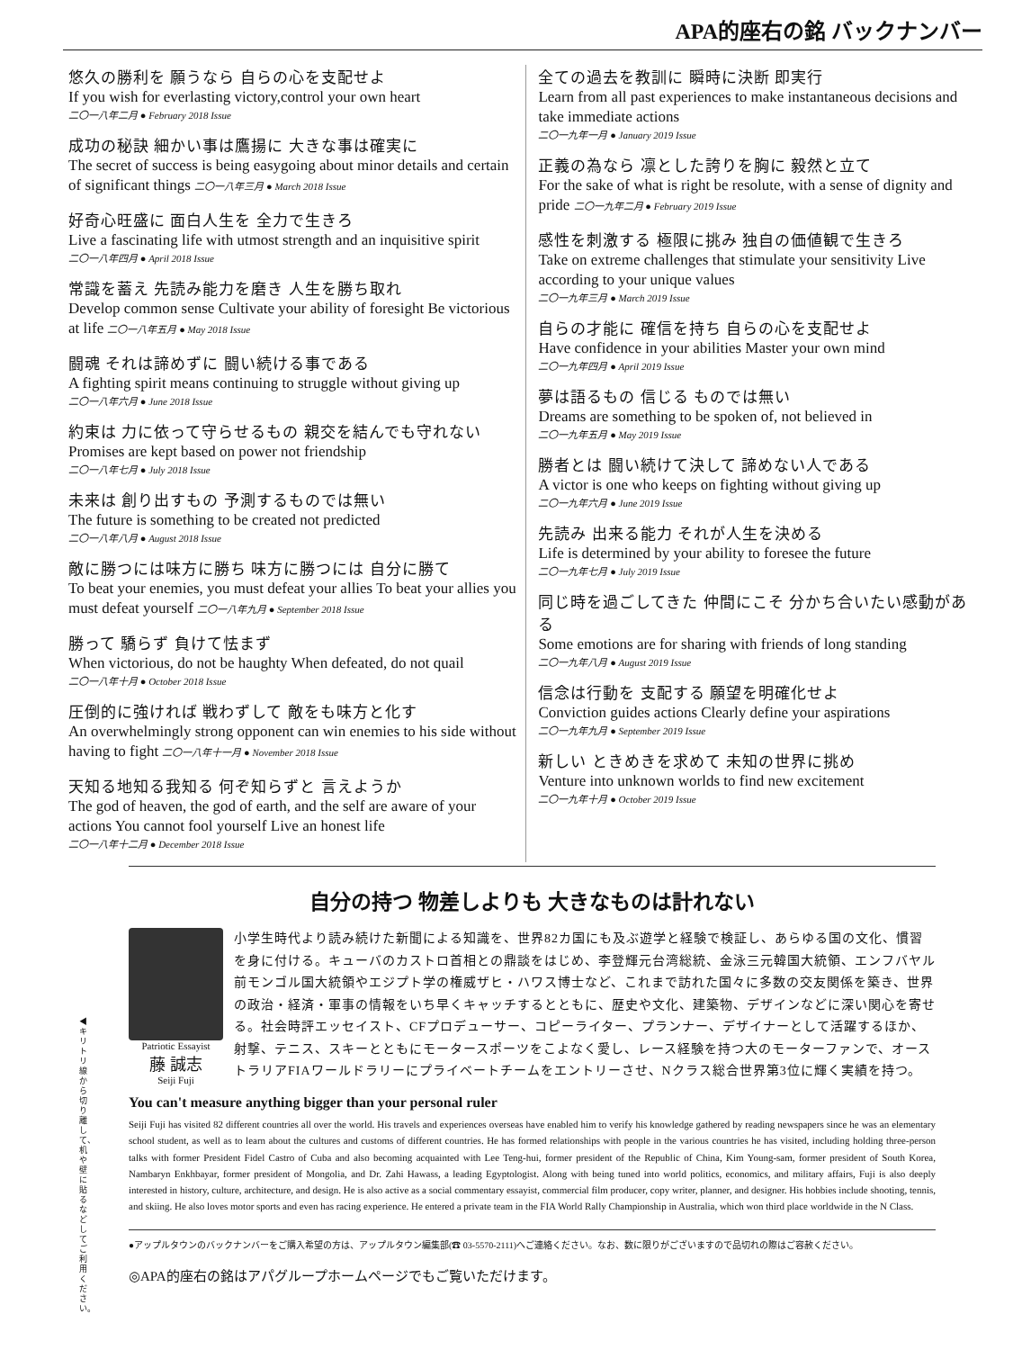APA的座右の銘 バックナンバー
悠久の勝利を 願うなら 自らの心を支配せよ
If you wish for everlasting victory,control your own heart
二〇一八年二月 ● February 2018 Issue
成功の秘訣 細かい事は鷹揚に 大きな事は確実に
The secret of success is being easygoing about minor details and certain of significant things 二〇一八年三月 ● March 2018 Issue
好奇心旺盛に 面白人生を 全力で生きろ
Live a fascinating life with utmost strength and an inquisitive spirit
二〇一八年四月 ● April 2018 Issue
常識を蓄え 先読み能力を磨き 人生を勝ち取れ
Develop common sense Cultivate your ability of foresight Be victorious at life 二〇一八年五月 ● May 2018 Issue
闘魂 それは諦めずに 闘い続ける事である
A fighting spirit means continuing to struggle without giving up
二〇一八年六月 ● June 2018 Issue
約束は 力に依って守らせるもの 親交を結んでも守れない
Promises are kept based on power not friendship
二〇一八年七月 ● July 2018 Issue
未来は 創り出すもの 予測するものでは無い
The future is something to be created not predicted
二〇一八年八月 ● August 2018 Issue
敵に勝つには味方に勝ち 味方に勝つには 自分に勝て
To beat your enemies, you must defeat your allies To beat your allies you must defeat yourself 二〇一八年九月 ● September 2018 Issue
勝って 驕らず 負けて怯まず
When victorious, do not be haughty When defeated, do not quail
二〇一八年十月 ● October 2018 Issue
圧倒的に強ければ 戦わずして 敵をも味方と化す
An overwhelmingly strong opponent can win enemies to his side without having to fight 二〇一八年十一月 ● November 2018 Issue
天知る地知る我知る 何ぞ知らずと 言えようか
The god of heaven, the god of earth, and the self are aware of your actions You cannot fool yourself Live an honest life
二〇一八年十二月 ● December 2018 Issue
全ての過去を教訓に 瞬時に決断 即実行
Learn from all past experiences to make instantaneous decisions and take immediate actions
二〇一九年一月 ● January 2019 Issue
正義の為なら 凛とした誇りを胸に 毅然と立て
For the sake of what is right be resolute, with a sense of dignity and pride 二〇一九年二月 ● February 2019 Issue
感性を刺激する 極限に挑み 独自の価値観で生きろ
Take on extreme challenges that stimulate your sensitivity Live according to your unique values
二〇一九年三月 ● March 2019 Issue
自らの才能に 確信を持ち 自らの心を支配せよ
Have confidence in your abilities Master your own mind
二〇一九年四月 ● April 2019 Issue
夢は語るもの 信じる ものでは無い
Dreams are something to be spoken of, not believed in
二〇一九年五月 ● May 2019 Issue
勝者とは 闘い続けて決して 諦めない人である
A victor is one who keeps on fighting without giving up
二〇一九年六月 ● June 2019 Issue
先読み 出来る能力 それが人生を決める
Life is determined by your ability to foresee the future
二〇一九年七月 ● July 2019 Issue
同じ時を過ごしてきた 仲間にこそ 分かち合いたい感動がある
Some emotions are for sharing with friends of long standing
二〇一九年八月 ● August 2019 Issue
信念は行動を 支配する 願望を明確化せよ
Conviction guides actions Clearly define your aspirations
二〇一九年九月 ● September 2019 Issue
新しい ときめきを求めて 未知の世界に挑め
Venture into unknown worlds to find new excitement
二〇一九年十月 ● October 2019 Issue
◀キリトリ線から切り離して、机や壁に貼るなどしてご利用ください。
自分の持つ 物差しよりも 大きなものは計れない
Patriotic Essayist
藤 誠志
Seiji Fuji
小学生時代より読み続けた新聞による知識を、世界82カ国にも及ぶ遊学と経験で検証し、あらゆる国の文化、慣習を身に付ける。キューバのカストロ首相との鼎談をはじめ、李登輝元台湾総統、金泳三元韓国大統領、エンフバヤル前モンゴル国大統領やエジプト学の権威ザヒ・ハワス博士など、これまで訪れた国々に多数の交友関係を築き、世界の政治・経済・軍事の情報をいち早くキャッチするとともに、歴史や文化、建築物、デザインなどに深い関心を寄せる。社会時評エッセイスト、CFプロデューサー、コピーライター、プランナー、デザイナーとして活躍するほか、射撃、テニス、スキーとともにモータースポーツをこよなく愛し、レース経験を持つ大のモーターファンで、オーストラリアFIAワールドラリーにプライベートチームをエントリーさせ、Nクラス総合世界第3位に輝く実績を持つ。
You can't measure anything bigger than your personal ruler
Seiji Fuji has visited 82 different countries all over the world. His travels and experiences overseas have enabled him to verify his knowledge gathered by reading newspapers since he was an elementary school student, as well as to learn about the cultures and customs of different countries. He has formed relationships with people in the various countries he has visited, including holding three-person talks with former President Fidel Castro of Cuba and also becoming acquainted with Lee Teng-hui, former president of the Republic of China, Kim Young-sam, former president of South Korea, Nambaryn Enkhbayar, former president of Mongolia, and Dr. Zahi Hawass, a leading Egyptologist. Along with being tuned into world politics, economics, and military affairs, Fuji is also deeply interested in history, culture, architecture, and design. He is also active as a social commentary essayist, commercial film producer, copy writer, planner, and designer. His hobbies include shooting, tennis, and skiing. He also loves motor sports and even has racing experience. He entered a private team in the FIA World Rally Championship in Australia, which won third place worldwide in the N Class.
●アップルタウンのバックナンバーをご購入希望の方は、アップルタウン編集部(☎ 03-5570-2111)へご連絡ください。なお、数に限りがございますので品切れの際はご容赦ください。
◎APA的座右の銘はアパグループホームページでもご覧いただけます。